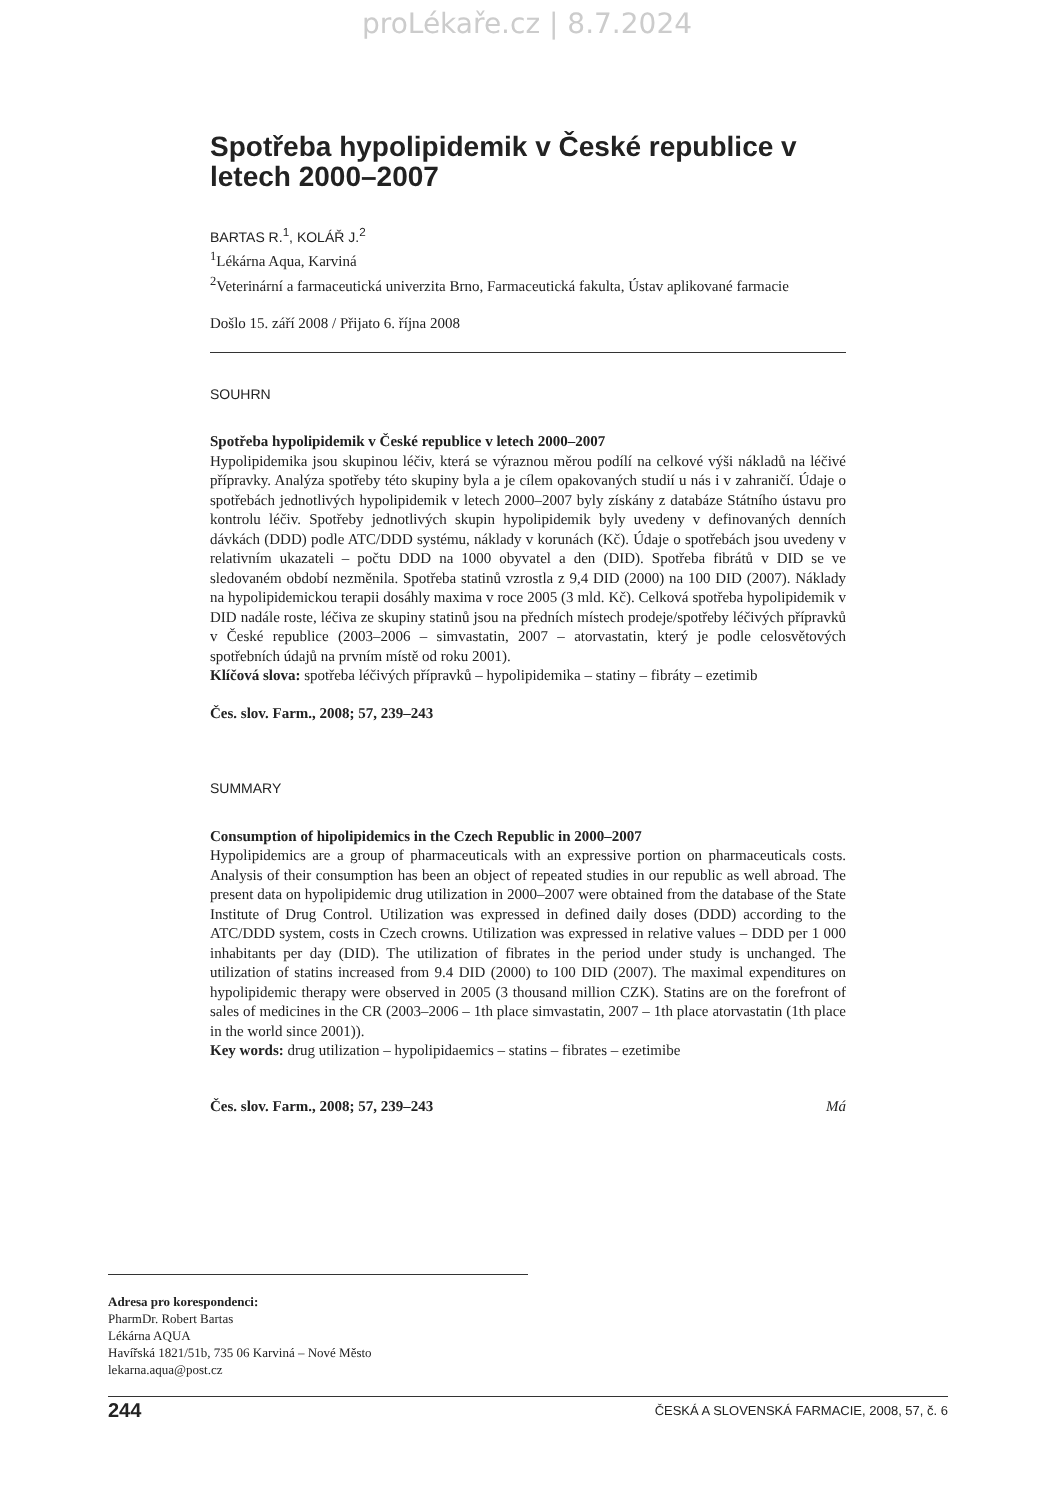proLékaře.cz | 8.7.2024
Spotřeba hypolipidemik v České republice v letech 2000–2007
BARTAS R.<sup>1</sup>, KOLÁŘ J.<sup>2</sup>
<sup>1</sup> Lékárna Aqua, Karviná
<sup>2</sup> Veterinární a farmaceutická univerzita Brno, Farmaceutická fakulta, Ústav aplikované farmacie
Došlo 15. září 2008 / Přijato 6. října 2008
SOUHRN
Spotřeba hypolipidemik v České republice v letech 2000–2007
Hypolipidemika jsou skupinou léčiv, která se výraznou měrou podílí na celkové výši nákladů na léčivé přípravky. Analýza spotřeby této skupiny byla a je cílem opakovaných studií u nás i v zahraničí. Údaje o spotřebách jednotlivých hypolipidemik v letech 2000–2007 byly získány z databáze Státního ústavu pro kontrolu léčiv. Spotřeby jednotlivých skupin hypolipidemik byly uvedeny v definovaných denních dávkách (DDD) podle ATC/DDD systému, náklady v korunách (Kč). Údaje o spotřebách jsou uvedeny v relativním ukazateli – počtu DDD na 1000 obyvatel a den (DID). Spotřeba fibrátů v DID se ve sledovaném období nezměnila. Spotřeba statinů vzrostla z 9,4 DID (2000) na 100 DID (2007). Náklady na hypolipidemickou terapii dosáhly maxima v roce 2005 (3 mld. Kč). Celková spotřeba hypolipidemik v DID nadále roste, léčiva ze skupiny statinů jsou na předních místech prodeje/spotřeby léčivých přípravků v České republice (2003–2006 – simvastatin, 2007 – atorvastatin, který je podle celosvětových spotřebních údajů na prvním místě od roku 2001).
Klíčová slova: spotřeba léčivých přípravků – hypolipidemika – statiny – fibráty – ezetimib
Čes. slov. Farm., 2008; 57, 239–243
SUMMARY
Consumption of hipolipidemics in the Czech Republic in 2000–2007
Hypolipidemics are a group of pharmaceuticals with an expressive portion on pharmaceuticals costs. Analysis of their consumption has been an object of repeated studies in our republic as well abroad. The present data on hypolipidemic drug utilization in 2000–2007 were obtained from the database of the State Institute of Drug Control. Utilization was expressed in defined daily doses (DDD) according to the ATC/DDD system, costs in Czech crowns. Utilization was expressed in relative values – DDD per 1 000 inhabitants per day (DID). The utilization of fibrates in the period under study is unchanged. The utilization of statins increased from 9.4 DID (2000) to 100 DID (2007). The maximal expenditures on hypolipidemic therapy were observed in 2005 (3 thousand million CZK). Statins are on the forefront of sales of medicines in the CR (2003–2006 – 1th place simvastatin, 2007 – 1th place atorvastatin (1th place in the world since 2001)).
Key words: drug utilization – hypolipidaemics – statins – fibrates – ezetimibe
Čes. slov. Farm., 2008; 57, 239–243 Má
Adresa pro korespondenci:
PharmDr. Robert Bartas
Lékárna AQUA
Havířská 1821/51b, 735 06 Karviná – Nové Město
lekarna.aqua@post.cz
244 ČESKÁ A SLOVENSKÁ FARMACIE, 2008, 57, č. 6